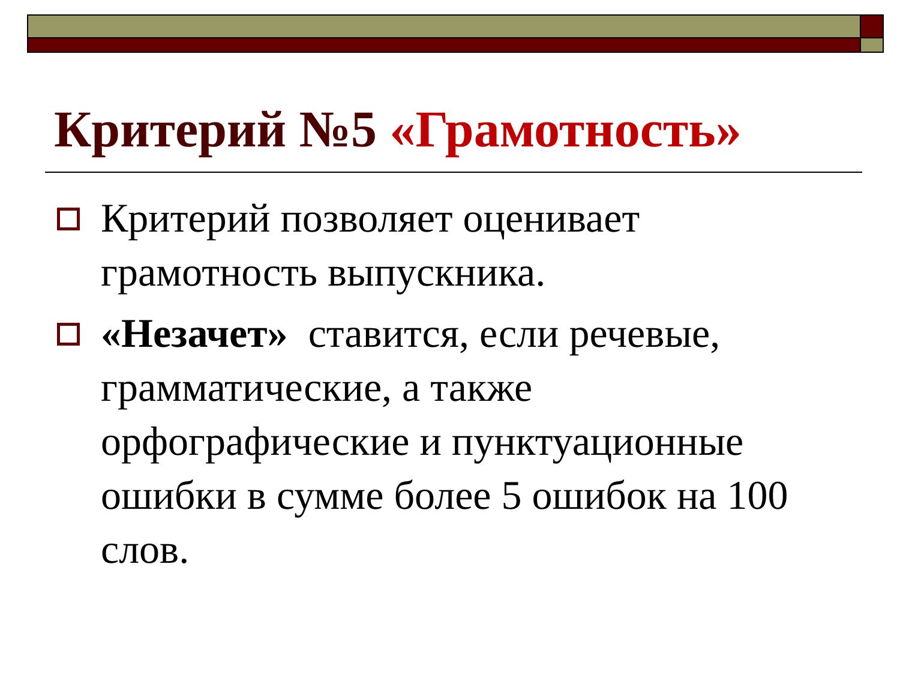Критерий №5 «Грамотность»
Критерий позволяет оценивает грамотность выпускника.
«Незачет» ставится, если речевые, грамматические, а также орфографические и пунктуационные ошибки в сумме более 5 ошибок на 100 слов.